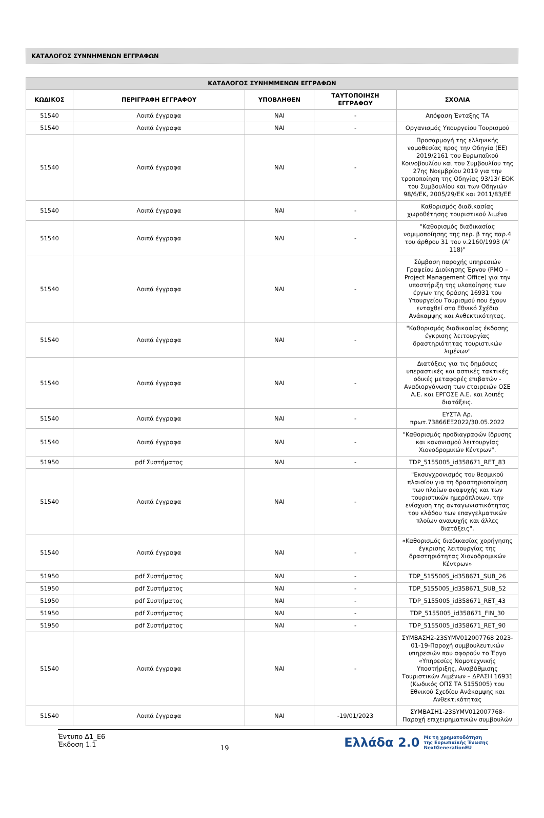ΚΑΤΑΛΟΓΟΣ ΣΥΝΝΗΜΕΝΩΝ ΕΓΓΡΑΦΩΝ
| ΚΑΤΑΛΟΓΟΣ ΣΥΝΗΜΜΕΝΩΝ ΕΓΓΡΑΦΩΝ | | | | |
| --- | --- | --- | --- | --- |
| ΚΩΔΙΚΟΣ | ΠΕΡΙΓΡΑΦΗ ΕΓΓΡΑΦΟΥ | ΥΠΟΒΛΗΘΕΝ | ΤΑΥΤΟΠΟΙΗΣΗ ΕΓΓΡΑΦΟΥ | ΣΧΟΛΙΑ |
| 51540 | Λοιπά έγγραφα | ΝΑΙ | - | Απόφαση Ένταξης ΤΑ |
| 51540 | Λοιπά έγγραφα | ΝΑΙ | - | Οργανισμός Υπουργείου Τουρισμού |
| 51540 | Λοιπά έγγραφα | ΝΑΙ | - | Προσαρμογή της ελληνικής νομοθεσίας προς την Οδηγία (ΕΕ) 2019/2161 του Ευρωπαϊκού Κοινοβουλίου και του Συμβουλίου της 27ης Νοεμβρίου 2019 για την τροποποίηση της Οδηγίας 93/13/ ΕΟΚ του Συμβουλίου και των Οδηγιών 98/6/ΕΚ, 2005/29/ΕΚ και 2011/83/ΕΕ |
| 51540 | Λοιπά έγγραφα | ΝΑΙ | - | Καθορισμός διαδικασίας χωροθέτησης τουριστικού λιμένα |
| 51540 | Λοιπά έγγραφα | ΝΑΙ | - | "Καθορισμός διαδικασίας νομιμοποίησης της περ. β της παρ.4 του άρθρου 31 του ν.2160/1993 (Α’ 118)" |
| 51540 | Λοιπά έγγραφα | ΝΑΙ | - | Σύμβαση παροχής υπηρεσιών Γραφείου Διοίκησης Έργου (PMO – Project Management Office) για την υποστήριξη της υλοποίησης των έργων της δράσης 16931 του Υπουργείου Τουρισμού που έχουν ενταχθεί στο Εθνικό Σχέδιο Ανάκαμψης και Ανθεκτικότητας. |
| 51540 | Λοιπά έγγραφα | ΝΑΙ | - | "Καθορισμός διαδικασίας έκδοσης έγκρισης λειτουργίας δραστηριότητας τουριστικών λιμένων" |
| 51540 | Λοιπά έγγραφα | ΝΑΙ | - | Διατάξεις για τις δημόσιες υπεραστικές και αστικές τακτικές οδικές μεταφορές επιβατών - Αναδιοργάνωση των εταιρειών ΟΣΕ Α.Ε. και ΕΡΓΟΣΕ Α.Ε. και λοιπές διατάξεις. |
| 51540 | Λοιπά έγγραφα | ΝΑΙ | - | ΕΥΣΤΑ Αρ. πρωτ.73866ΕΞ2022/30.05.2022 |
| 51540 | Λοιπά έγγραφα | ΝΑΙ | - | "Καθορισμός προδιαγραφών ίδρυσης και κανονισμού λειτουργίας Χιονοδρομικών Κέντρων". |
| 51950 | pdf Συστήματος | ΝΑΙ | - | TDP_5155005_id358671_RET_83 |
| 51540 | Λοιπά έγγραφα | ΝΑΙ | - | "Εκσυγχρονισμός του θεσμικού πλαισίου για τη δραστηριοποίηση των πλοίων αναψυχής και των τουριστικών ημερόπλοιων, την ενίσχυση της ανταγωνιστικότητας του κλάδου των επαγγελματικών πλοίων αναψυχής και άλλες διατάξεις". |
| 51540 | Λοιπά έγγραφα | ΝΑΙ | - | «Καθορισμός διαδικασίας χορήγησης έγκρισης λειτουργίας της δραστηριότητας Χιονοδρομικών Κέντρων» |
| 51950 | pdf Συστήματος | ΝΑΙ | - | TDP_5155005_id358671_SUB_26 |
| 51950 | pdf Συστήματος | ΝΑΙ | - | TDP_5155005_id358671_SUB_52 |
| 51950 | pdf Συστήματος | ΝΑΙ | - | TDP_5155005_id358671_RET_43 |
| 51950 | pdf Συστήματος | ΝΑΙ | - | TDP_5155005_id358671_FIN_30 |
| 51950 | pdf Συστήματος | ΝΑΙ | - | TDP_5155005_id358671_RET_90 |
| 51540 | Λοιπά έγγραφα | ΝΑΙ | - | ΣΥΜΒΑΣΗ2-23SYMV012007768 2023-01-19-Παροχή συμβουλευτικών υπηρεσιών που αφορούν το Έργο «Υπηρεσίες Νομοτεχνικής Υποστήριξης, Αναβάθμισης Τουριστικών Λιμένων – ΔΡΑΣΗ 16931 (Κωδικός ΟΠΣ ΤΑ 5155005) του Εθνικού Σχεδίου Ανάκαμψης και Ανθεκτικότητας |
| 51540 | Λοιπά έγγραφα | ΝΑΙ | -19/01/2023 | ΣΥΜΒΑΣΗ1-23SYMV012007768- Παροχή επιχειρηματικών συμβουλών |
Έντυπο Δ1_Ε6
Έκδοση 1.1
19
Ελλάδα 2.0 Με τη χρηματοδότηση
της Ευρωπαϊκής Ένωσης
NextGenerationEU